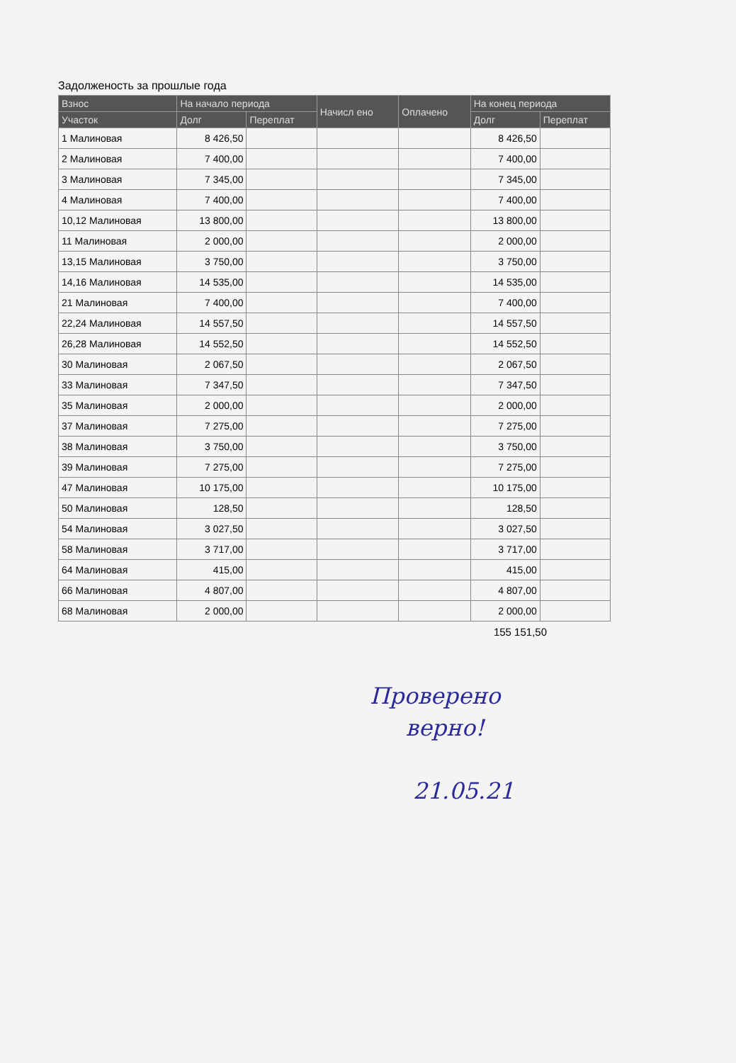Задолженость за прошлые года
| Взнос | На начало периода | | Начисл ено | Оплачено | На конец периода | |
| --- | --- | --- | --- | --- | --- | --- |
| Участок | Долг | Переплат | | | Долг | Переплат |
| 1 Малиновая | 8 426,50 | | | | 8 426,50 | |
| 2 Малиновая | 7 400,00 | | | | 7 400,00 | |
| 3 Малиновая | 7 345,00 | | | | 7 345,00 | |
| 4 Малиновая | 7 400,00 | | | | 7 400,00 | |
| 10,12 Малиновая | 13 800,00 | | | | 13 800,00 | |
| 11 Малиновая | 2 000,00 | | | | 2 000,00 | |
| 13,15 Малиновая | 3 750,00 | | | | 3 750,00 | |
| 14,16 Малиновая | 14 535,00 | | | | 14 535,00 | |
| 21 Малиновая | 7 400,00 | | | | 7 400,00 | |
| 22,24 Малиновая | 14 557,50 | | | | 14 557,50 | |
| 26,28 Малиновая | 14 552,50 | | | | 14 552,50 | |
| 30 Малиновая | 2 067,50 | | | | 2 067,50 | |
| 33 Малиновая | 7 347,50 | | | | 7 347,50 | |
| 35 Малиновая | 2 000,00 | | | | 2 000,00 | |
| 37 Малиновая | 7 275,00 | | | | 7 275,00 | |
| 38 Малиновая | 3 750,00 | | | | 3 750,00 | |
| 39 Малиновая | 7 275,00 | | | | 7 275,00 | |
| 47 Малиновая | 10 175,00 | | | | 10 175,00 | |
| 50 Малиновая | 128,50 | | | | 128,50 | |
| 54 Малиновая | 3 027,50 | | | | 3 027,50 | |
| 58 Малиновая | 3 717,00 | | | | 3 717,00 | |
| 64 Малиновая | 415,00 | | | | 415,00 | |
| 66 Малиновая | 4 807,00 | | | | 4 807,00 | |
| 68 Малиновая | 2 000,00 | | | | 2 000,00 | |
155 151,50
Проверено
верно!
21.05.21